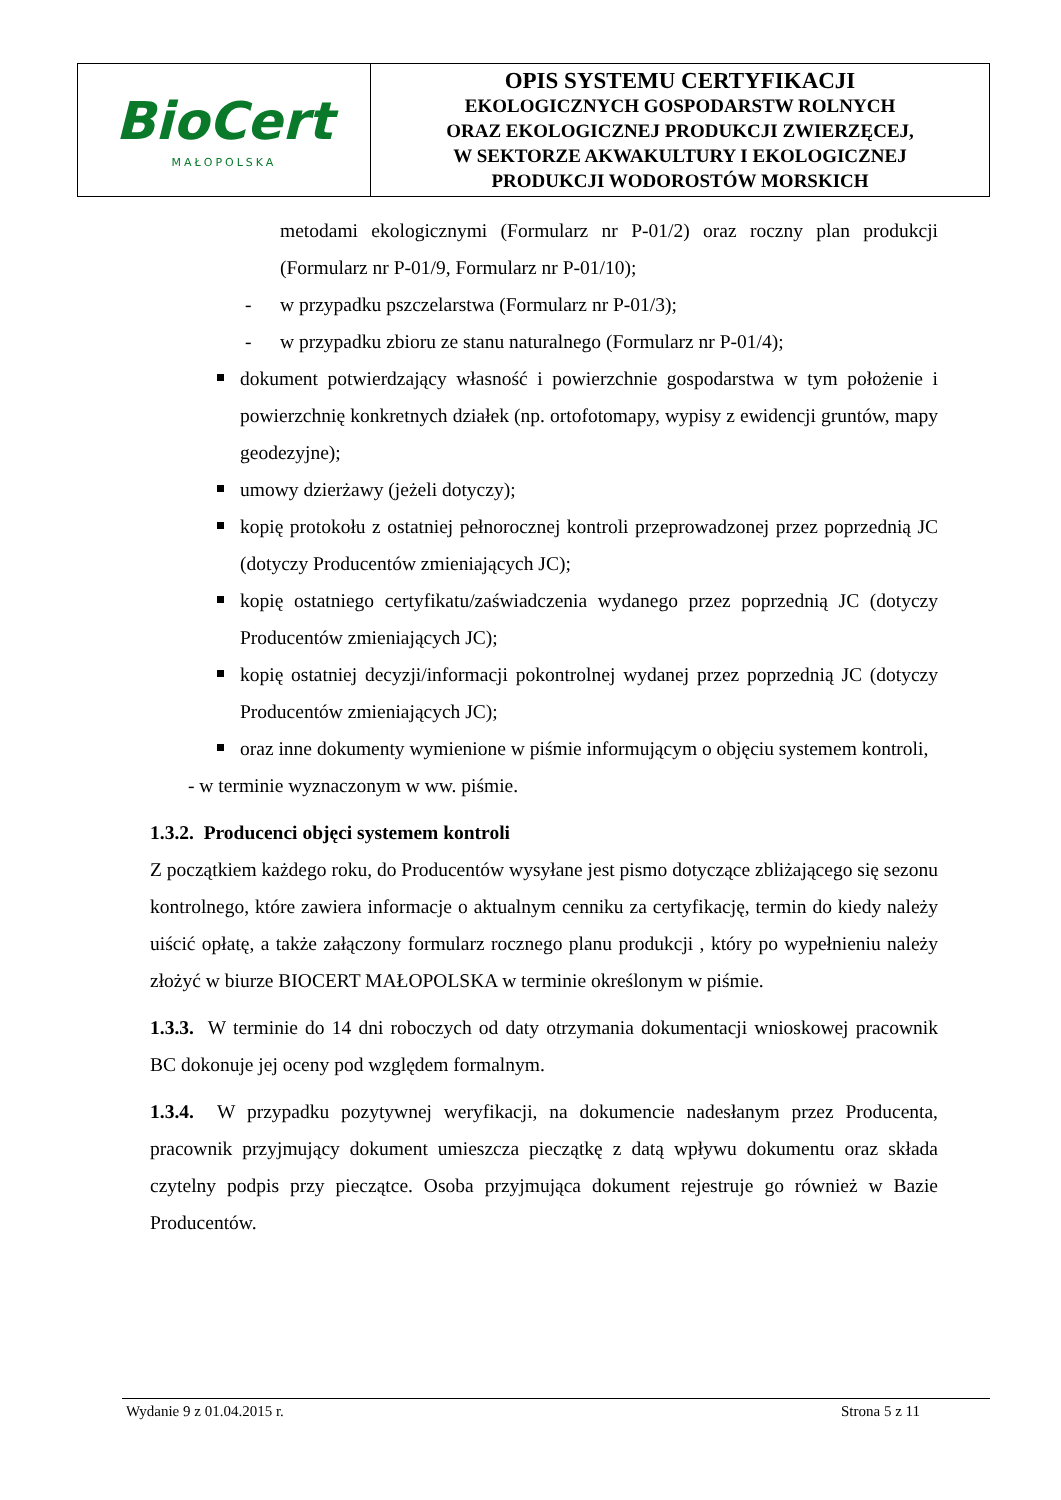| BioCert MAŁOPOLSKA | OPIS SYSTEMU CERTYFIKACJI EKOLOGICZNYCH GOSPODARSTW ROLNYCH ORAZ EKOLOGICZNEJ PRODUKCJI ZWIERZĘCEJ, W SEKTORZE AKWAKULTURY I EKOLOGICZNEJ PRODUKCJI WODOROSTÓW MORSKICH |
metodami ekologicznymi (Formularz nr P-01/2) oraz roczny plan produkcji (Formularz nr P-01/9, Formularz nr P-01/10);
- w przypadku pszczelarstwa (Formularz nr P-01/3);
- w przypadku zbioru ze stanu naturalnego (Formularz nr P-01/4);
dokument potwierdzający własność i powierzchnie gospodarstwa w tym położenie i powierzchnię konkretnych działek (np. ortofotomapy, wypisy z ewidencji gruntów, mapy geodezyjne);
umowy dzierżawy (jeżeli dotyczy);
kopię protokołu z ostatniej pełnorocznej kontroli przeprowadzonej przez poprzednią JC (dotyczy Producentów zmieniających JC);
kopię ostatniego certyfikatu/zaświadczenia wydanego przez poprzednią JC (dotyczy Producentów zmieniających JC);
kopię ostatniej decyzji/informacji pokontrolnej wydanej przez poprzednią JC (dotyczy Producentów zmieniających JC);
oraz inne dokumenty wymienione w piśmie informującym o objęciu systemem kontroli,
- w terminie wyznaczonym w ww. piśmie.
1.3.2. Producenci objęci systemem kontroli
Z początkiem każdego roku, do Producentów wysyłane jest pismo dotyczące zbliżającego się sezonu kontrolnego, które zawiera informacje o aktualnym cenniku za certyfikację, termin do kiedy należy uiścić opłatę, a także załączony formularz rocznego planu produkcji , który po wypełnieniu należy złożyć w biurze BIOCERT MAŁOPOLSKA w terminie określonym w piśmie.
1.3.3. W terminie do 14 dni roboczych od daty otrzymania dokumentacji wnioskowej pracownik BC dokonuje jej oceny pod względem formalnym.
1.3.4. W przypadku pozytywnej weryfikacji, na dokumencie nadesłanym przez Producenta, pracownik przyjmujący dokument umieszcza pieczątkę z datą wpływu dokumentu oraz składa czytelny podpis przy pieczątce. Osoba przyjmująca dokument rejestruje go również w Bazie Producentów.
Wydanie 9 z 01.04.2015 r. Strona 5 z 11